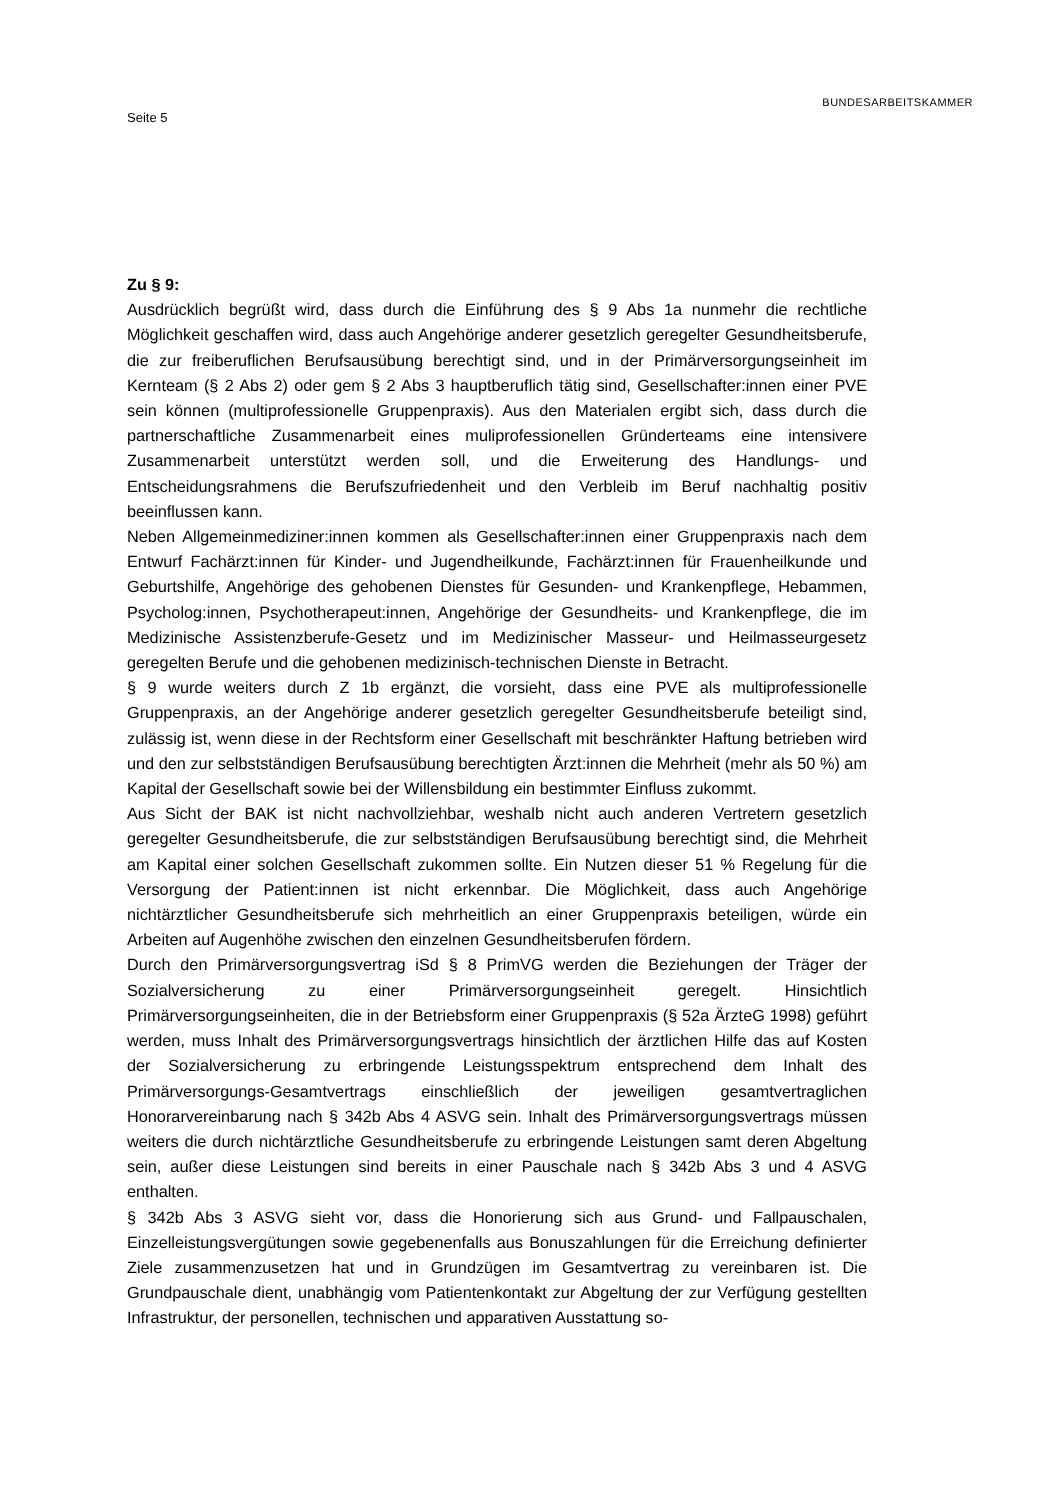Seite 5 BUNDESARBEITSKAMMER
Zu § 9:
Ausdrücklich begrüßt wird, dass durch die Einführung des § 9 Abs 1a nunmehr die rechtliche Möglichkeit geschaffen wird, dass auch Angehörige anderer gesetzlich geregelter Gesundheitsberufe, die zur freiberuflichen Berufsausübung berechtigt sind, und in der Primärversorgungseinheit im Kernteam (§ 2 Abs 2) oder gem § 2 Abs 3 hauptberuflich tätig sind, Gesellschafter:innen einer PVE sein können (multiprofessionelle Gruppenpraxis). Aus den Materialen ergibt sich, dass durch die partnerschaftliche Zusammenarbeit eines muliprofessionellen Gründerteams eine intensivere Zusammenarbeit unterstützt werden soll, und die Erweiterung des Handlungs- und Entscheidungsrahmens die Berufszufriedenheit und den Verbleib im Beruf nachhaltig positiv beeinflussen kann.
Neben Allgemeinmediziner:innen kommen als Gesellschafter:innen einer Gruppenpraxis nach dem Entwurf Fachärzt:innen für Kinder- und Jugendheilkunde, Fachärzt:innen für Frauenheilkunde und Geburtshilfe, Angehörige des gehobenen Dienstes für Gesunden- und Krankenpflege, Hebammen, Psycholog:innen, Psychotherapeut:innen, Angehörige der Gesundheits- und Krankenpflege, die im Medizinische Assistenzberufe-Gesetz und im Medizinischer Masseur- und Heilmasseurgesetz geregelten Berufe und die gehobenen medizinisch-technischen Dienste in Betracht.
§ 9 wurde weiters durch Z 1b ergänzt, die vorsieht, dass eine PVE als multiprofessionelle Gruppenpraxis, an der Angehörige anderer gesetzlich geregelter Gesundheitsberufe beteiligt sind, zulässig ist, wenn diese in der Rechtsform einer Gesellschaft mit beschränkter Haftung betrieben wird und den zur selbstständigen Berufsausübung berechtigten Ärzt:innen die Mehrheit (mehr als 50 %) am Kapital der Gesellschaft sowie bei der Willensbildung ein bestimmter Einfluss zukommt.
Aus Sicht der BAK ist nicht nachvollziehbar, weshalb nicht auch anderen Vertretern gesetzlich geregelter Gesundheitsberufe, die zur selbstständigen Berufsausübung berechtigt sind, die Mehrheit am Kapital einer solchen Gesellschaft zukommen sollte. Ein Nutzen dieser 51 % Regelung für die Versorgung der Patient:innen ist nicht erkennbar. Die Möglichkeit, dass auch Angehörige nichtärztlicher Gesundheitsberufe sich mehrheitlich an einer Gruppenpraxis beteiligen, würde ein Arbeiten auf Augenhöhe zwischen den einzelnen Gesundheitsberufen fördern.
Durch den Primärversorgungsvertrag iSd § 8 PrimVG werden die Beziehungen der Träger der Sozialversicherung zu einer Primärversorgungseinheit geregelt. Hinsichtlich Primärversorgungseinheiten, die in der Betriebsform einer Gruppenpraxis (§ 52a ÄrzteG 1998) geführt werden, muss Inhalt des Primärversorgungsvertrags hinsichtlich der ärztlichen Hilfe das auf Kosten der Sozialversicherung zu erbringende Leistungsspektrum entsprechend dem Inhalt des Primärversorgungs-Gesamtvertrags einschließlich der jeweiligen gesamtvertraglichen Honorarvereinbarung nach § 342b Abs 4 ASVG sein. Inhalt des Primärversorgungsvertrags müssen weiters die durch nichtärztliche Gesundheitsberufe zu erbringende Leistungen samt deren Abgeltung sein, außer diese Leistungen sind bereits in einer Pauschale nach § 342b Abs 3 und 4 ASVG enthalten.
§ 342b Abs 3 ASVG sieht vor, dass die Honorierung sich aus Grund- und Fallpauschalen, Einzelleistungsvergütungen sowie gegebenenfalls aus Bonuszahlungen für die Erreichung definierter Ziele zusammenzusetzen hat und in Grundzügen im Gesamtvertrag zu vereinbaren ist. Die Grundpauschale dient, unabhängig vom Patientenkontakt zur Abgeltung der zur Verfügung gestellten Infrastruktur, der personellen, technischen und apparativen Ausstattung so-